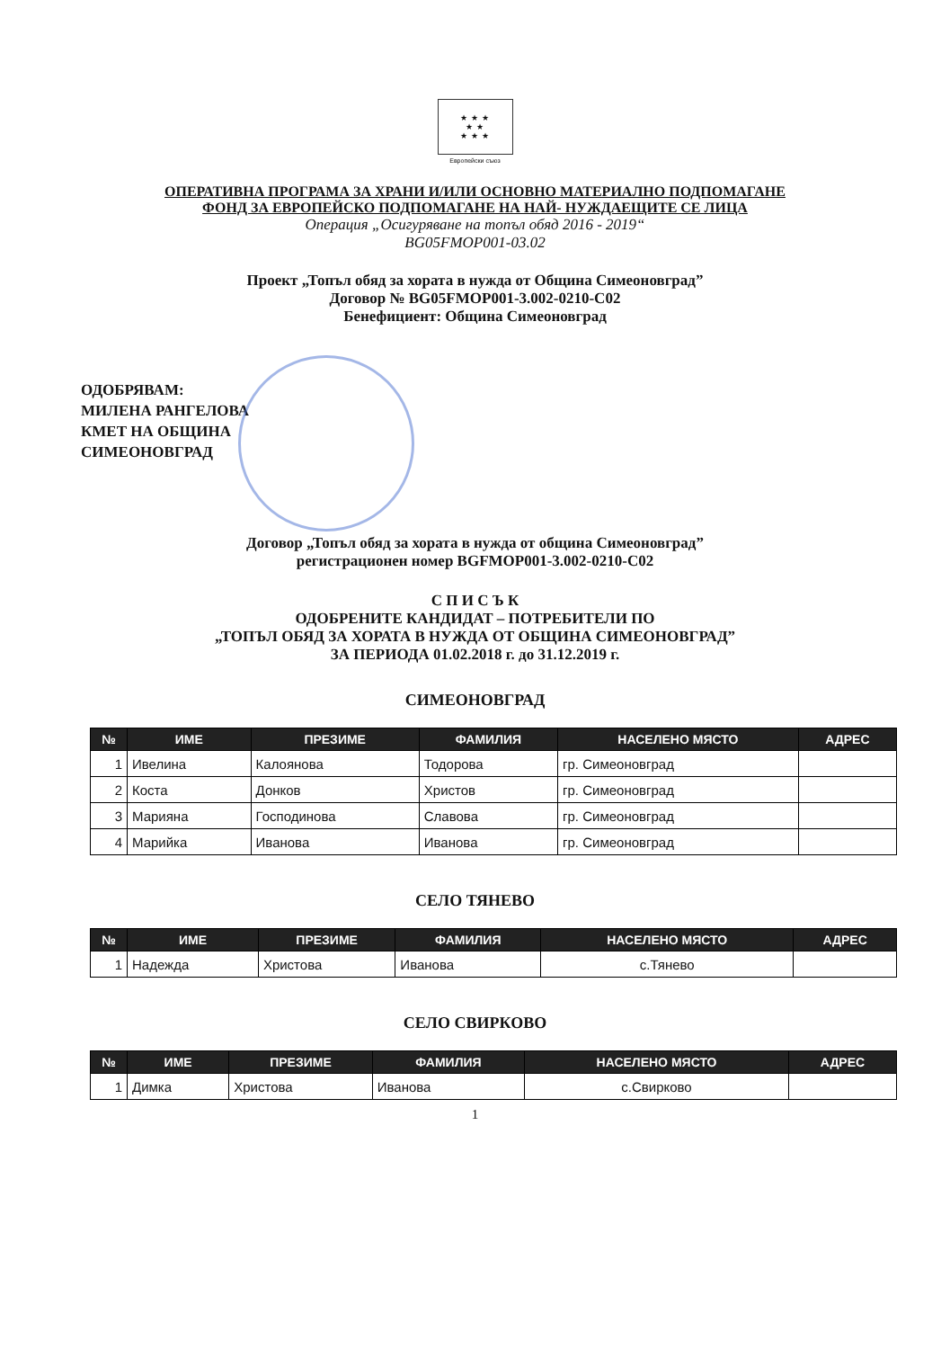★ ★ ★
★ ★
★ ★ ★
Европейски съюз
ОПЕРАТИВНА ПРОГРАМА ЗА ХРАНИ И/ИЛИ ОСНОВНО МАТЕРИАЛНО ПОДПОМАГАНЕ
ФОНД ЗА ЕВРОПЕЙСКО ПОДПОМАГАНЕ НА НАЙ- НУЖДАЕЩИТЕ СЕ ЛИЦА
Операция „Осигуряване на топъл обяд 2016 - 2019“
BG05FMOP001-03.02
Проект „Топъл обяд за хората в нужда от Община Симеоновград”
Договор № BG05FMOP001-3.002-0210-C02
Бенефициент: Община Симеоновград
ОДОБРЯВАМ:
МИЛЕНА РАНГЕЛОВА
КМЕТ НА ОБЩИНА
СИМЕОНОВГРАД
Договор „Топъл обяд за хората в нужда от община Симеоновград”
регистрационен номер BGFMOP001-3.002-0210-C02
С П И С Ъ К
ОДОБРЕНИТЕ КАНДИДАТ – ПОТРЕБИТЕЛИ ПО
„ТОПЪЛ ОБЯД ЗА ХОРАТА В НУЖДА ОТ ОБЩИНА СИМЕОНОВГРАД”
ЗА ПЕРИОДА 01.02.2018 г. до 31.12.2019 г.
СИМЕОНОВГРАД
| № | ИМЕ | ПРЕЗИМЕ | ФАМИЛИЯ | НАСЕЛЕНО МЯСТО | АДРЕС |
| --- | --- | --- | --- | --- | --- |
| 1 | Ивелина | Калоянова | Тодорова | гр. Симеоновград | |
| 2 | Коста | Донков | Христов | гр. Симеоновград | |
| 3 | Марияна | Господинова | Славова | гр. Симеоновград | |
| 4 | Марийка | Иванова | Иванова | гр. Симеоновград | |
СЕЛО ТЯНЕВО
| № | ИМЕ | ПРЕЗИМЕ | ФАМИЛИЯ | НАСЕЛЕНО МЯСТО | АДРЕС |
| --- | --- | --- | --- | --- | --- |
| 1 | Надежда | Христова | Иванова | с.Тянево | |
СЕЛО СВИРКОВО
| № | ИМЕ | ПРЕЗИМЕ | ФАМИЛИЯ | НАСЕЛЕНО МЯСТО | АДРЕС |
| --- | --- | --- | --- | --- | --- |
| 1 | Димка | Христова | Иванова | с.Свирково | |
1